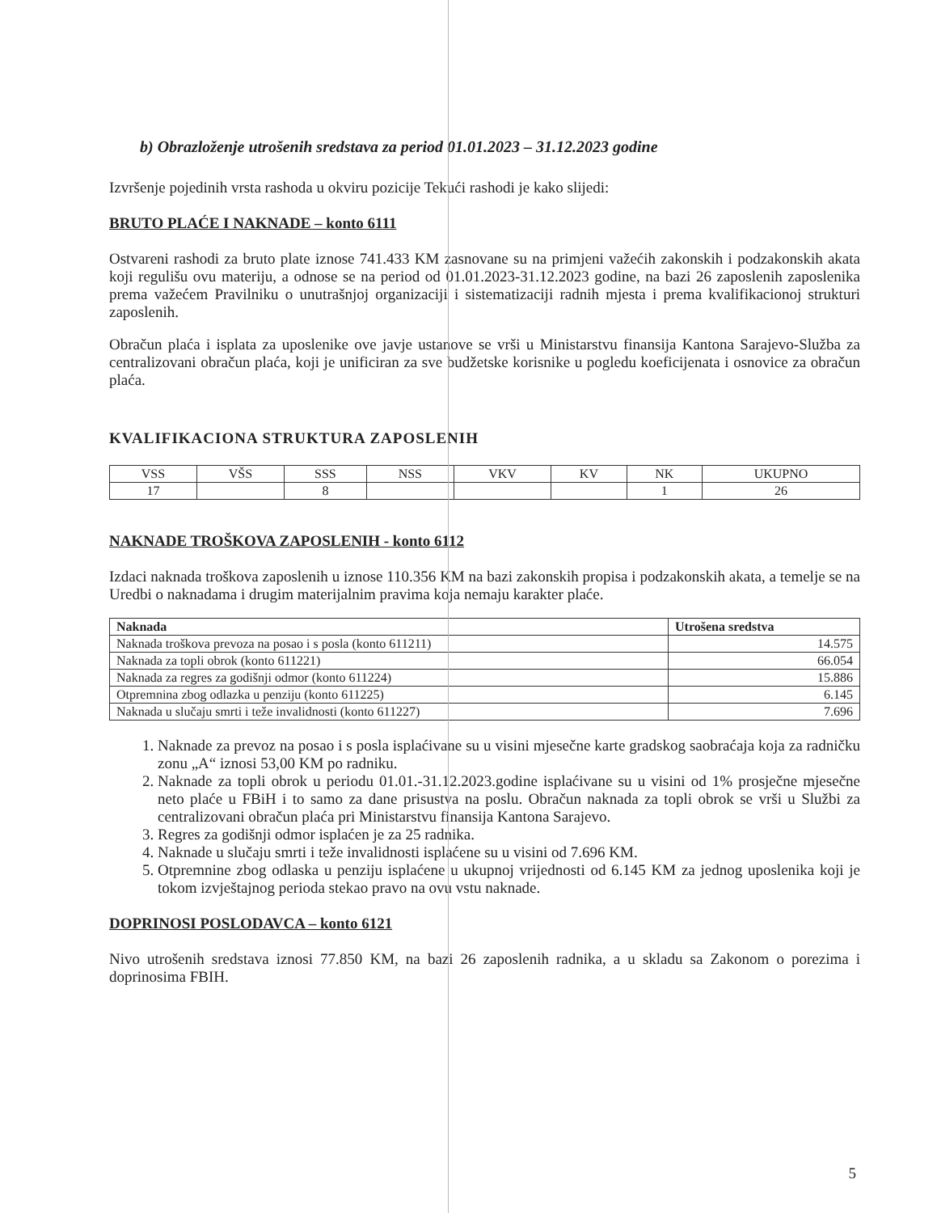b) Obrazloženje utrošenih sredstava za period 01.01.2023 – 31.12.2023 godine
Izvršenje pojedinih vrsta rashoda u okviru pozicije Tekući rashodi je kako slijedi:
BRUTO PLAĆE I NAKNADE – konto 6111
Ostvareni rashodi za bruto plate iznose 741.433 KM zasnovane su na primjeni važećih zakonskih i podzakonskih akata koji regulišu ovu materiju, a odnose se na period od 01.01.2023-31.12.2023 godine, na bazi 26 zaposlenih zaposlenika prema važećem Pravilniku o unutrašnjoj organizaciji i sistematizaciji radnih mjesta i prema kvalifikacionoj strukturi zaposlenih.
Obračun plaća i isplata za uposlenike ove javje ustanove se vrši u Ministarstvu finansija Kantona Sarajevo-Služba za centralizovani obračun plaća, koji je unificiran za sve budžetske korisnike u pogledu koeficijenata i osnovice za obračun plaća.
KVALIFIKACIONA STRUKTURA ZAPOSLENIH
| VSS | VŠS | SSS | NSS | VKV | KV | NK | UKUPNO |
| 17 | | 8 | | | | 1 | 26 |
NAKNADE TROŠKOVA ZAPOSLENIH - konto 6112
Izdaci naknada troškova zaposlenih u iznose 110.356 KM na bazi zakonskih propisa i podzakonskih akata, a temelje se na Uredbi o naknadama i drugim materijalnim pravima koja nemaju karakter plaće.
| Naknada | Utrošena sredstva |
| --- | --- |
| Naknada troškova prevoza na posao i s posla (konto 611211) | 14.575 |
| Naknada za topli obrok (konto 611221) | 66.054 |
| Naknada za regres za godišnji odmor (konto 611224) | 15.886 |
| Otpremnina zbog odlazka u penziju (konto 611225) | 6.145 |
| Naknada u slučaju smrti i teže invalidnosti (konto 611227) | 7.696 |
1. Naknade za prevoz na posao i s posla isplaćivane su u visini mjesečne karte gradskog saobraćaja koja za radničku zonu „A“ iznosi 53,00 KM po radniku.
2. Naknade za topli obrok u periodu 01.01.-31.12.2023.godine isplaćivane su u visini od 1% prosječne mjesečne neto plaće u FBiH i to samo za dane prisustva na poslu. Obračun naknada za topli obrok se vrši u Službi za centralizovani obračun plaća pri Ministarstvu finansija Kantona Sarajevo.
3. Regres za godišnji odmor isplaćen je za 25 radnika.
4. Naknade u slučaju smrti i teže invalidnosti isplaćene su u visini od 7.696 KM.
5. Otpremnine zbog odlaska u penziju isplaćene u ukupnoj vrijednosti od 6.145 KM za jednog uposlenika koji je tokom izvještajnog perioda stekao pravo na ovu vstu naknade.
DOPRINOSI POSLODAVCA – konto 6121
Nivo utrošenih sredstava iznosi 77.850 KM, na bazi 26 zaposlenih radnika, a u skladu sa Zakonom o porezima i doprinosima FBIH.
5